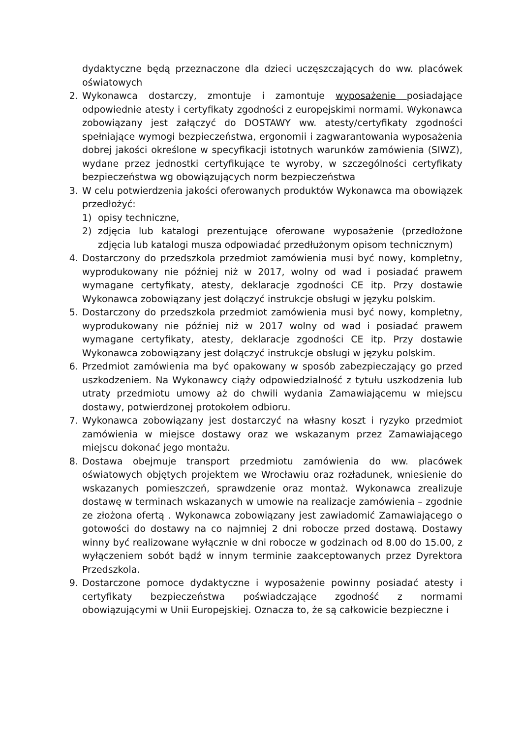dydaktyczne będą przeznaczone dla dzieci uczęszczających do ww. placówek oświatowych
2. Wykonawca dostarczy, zmontuje i zamontuje wyposażenie posiadające odpowiednie atesty i certyfikaty zgodności z europejskimi normami. Wykonawca zobowiązany jest załączyć do DOSTAWY ww. atesty/certyfikaty zgodności spełniające wymogi bezpieczeństwa, ergonomii i zagwarantowania wyposażenia dobrej jakości określone w specyfikacji istotnych warunków zamówienia (SIWZ), wydane przez jednostki certyfikujące te wyroby, w szczególności certyfikaty bezpieczeństwa wg obowiązujących norm bezpieczeństwa
3. W celu potwierdzenia jakości oferowanych produktów Wykonawca ma obowiązek przedłożyć:
1) opisy techniczne,
2) zdjęcia lub katalogi prezentujące oferowane wyposażenie (przedłożone zdjęcia lub katalogi musza odpowiadać przedłużonym opisom technicznym)
4. Dostarczony do przedszkola przedmiot zamówienia musi być nowy, kompletny, wyprodukowany nie później niż w 2017, wolny od wad i posiadać prawem wymagane certyfikaty, atesty, deklaracje zgodności CE itp. Przy dostawie Wykonawca zobowiązany jest dołączyć instrukcje obsługi w języku polskim.
5. Dostarczony do przedszkola przedmiot zamówienia musi być nowy, kompletny, wyprodukowany nie później niż w 2017 wolny od wad i posiadać prawem wymagane certyfikaty, atesty, deklaracje zgodności CE itp. Przy dostawie Wykonawca zobowiązany jest dołączyć instrukcje obsługi w języku polskim.
6. Przedmiot zamówienia ma być opakowany w sposób zabezpieczający go przed uszkodzeniem. Na Wykonawcy ciąży odpowiedzialność z tytułu uszkodzenia lub utraty przedmiotu umowy aż do chwili wydania Zamawiającemu w miejscu dostawy, potwierdzonej protokołem odbioru.
7. Wykonawca zobowiązany jest dostarczyć na własny koszt i ryzyko przedmiot zamówienia w miejsce dostawy oraz we wskazanym przez Zamawiającego miejscu dokonać jego montażu.
8. Dostawa obejmuje transport przedmiotu zamówienia do ww. placówek oświatowych objętych projektem we Wrocławiu oraz rozładunek, wniesienie do wskazanych pomieszczeń, sprawdzenie oraz montaż. Wykonawca zrealizuje dostawę w terminach wskazanych w umowie na realizacje zamówienia – zgodnie ze złożona ofertą . Wykonawca zobowiązany jest zawiadomić Zamawiającego o gotowości do dostawy na co najmniej 2 dni robocze przed dostawą. Dostawy winny być realizowane wyłącznie w dni robocze w godzinach od 8.00 do 15.00, z wyłączeniem sobót bądź w innym terminie zaakceptowanych przez Dyrektora Przedszkola.
9. Dostarczone pomoce dydaktyczne i wyposażenie powinny posiadać atesty i certyfikaty bezpieczeństwa poświadczające zgodność z normami obowiązującymi w Unii Europejskiej. Oznacza to, że są całkowicie bezpieczne i